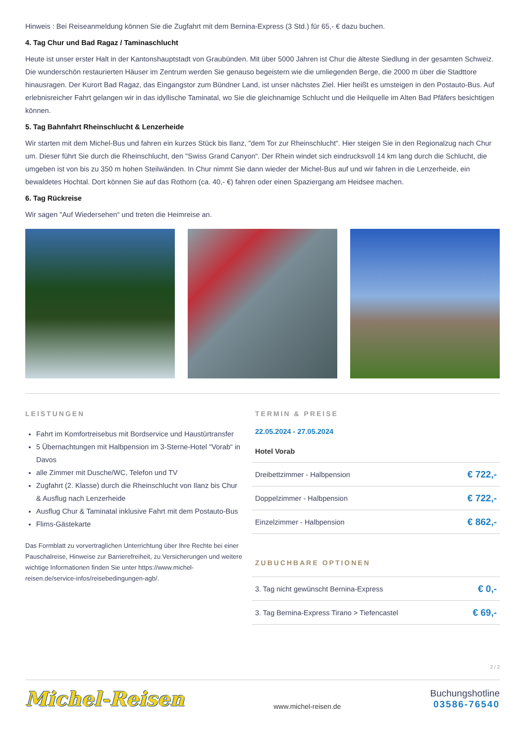Hinweis : Bei Reiseanmeldung können Sie die Zugfahrt mit dem Bernina-Express (3 Std.) für 65,- € dazu buchen.
4. Tag Chur und Bad Ragaz / Taminaschlucht
Heute ist unser erster Halt in der Kantonshauptstadt von Graubünden. Mit über 5000 Jahren ist Chur die älteste Siedlung in der gesamten Schweiz. Die wunderschön restaurierten Häuser im Zentrum werden Sie genauso begeistern wie die umliegenden Berge, die 2000 m über die Stadttore hinausragen. Der Kurort Bad Ragaz, das Eingangstor zum Bündner Land, ist unser nächstes Ziel. Hier heißt es umsteigen in den Postauto-Bus. Auf erlebnisreicher Fahrt gelangen wir in das idyllische Taminatal, wo Sie die gleichnamige Schlucht und die Heilquelle im Alten Bad Pfäfers besichtigen können.
5. Tag Bahnfahrt Rheinschlucht & Lenzerheide
Wir starten mit dem Michel-Bus und fahren ein kurzes Stück bis Ilanz, "dem Tor zur Rheinschlucht“. Hier steigen Sie in den Regionalzug nach Chur um. Dieser führt Sie durch die Rheinschlucht, den "Swiss Grand Canyon“. Der Rhein windet sich eindrucksvoll 14 km lang durch die Schlucht, die umgeben ist von bis zu 350 m hohen Steilwänden. In Chur nimmt Sie dann wieder der Michel-Bus auf und wir fahren in die Lenzerheide, ein bewaldetes Hochtal. Dort können Sie auf das Rothorn (ca. 40,- €) fahren oder einen Spaziergang am Heidsee machen.
6. Tag Rückreise
Wir sagen "Auf Wiedersehen“ und treten die Heimreise an.
LEISTUNGEN
Fahrt im Komfortreisebus mit Bordservice und Haustürtransfer
5 Übernachtungen mit Halbpension im 3-Sterne-Hotel "Vorab“ in Davos
alle Zimmer mit Dusche/WC, Telefon und TV
Zugfahrt (2. Klasse) durch die Rheinschlucht von Ilanz bis Chur & Ausflug nach Lenzerheide
Ausflug Chur & Taminatal inklusive Fahrt mit dem Postauto-Bus
Flims-Gästekarte
Das Formblatt zu vorvertraglichen Unterrichtung über Ihre Rechte bei einer Pauschalreise, Hinweise zur Barrierefreiheit, zu Versicherungen und weitere wichtige Informationen finden Sie unter https://www.michel-reisen.de/service-infos/reisebedingungen-agb/.
TERMIN & PREISE
22.05.2024 - 27.05.2024
Hotel Vorab
| Dreibettzimmer - Halbpension | € 722,- |
| Doppelzimmer - Halbpension | € 722,- |
| Einzelzimmer - Halbpension | € 862,- |
ZUBUCHBARE OPTIONEN
| 3. Tag nicht gewünscht Bernina-Express | € 0,- |
| 3. Tag Bernina-Express Tirano > Tiefencastel | € 69,- |
2 / 2
Michel-Reisen
www.michel-reisen.de
Buchungshotline
03586-76540